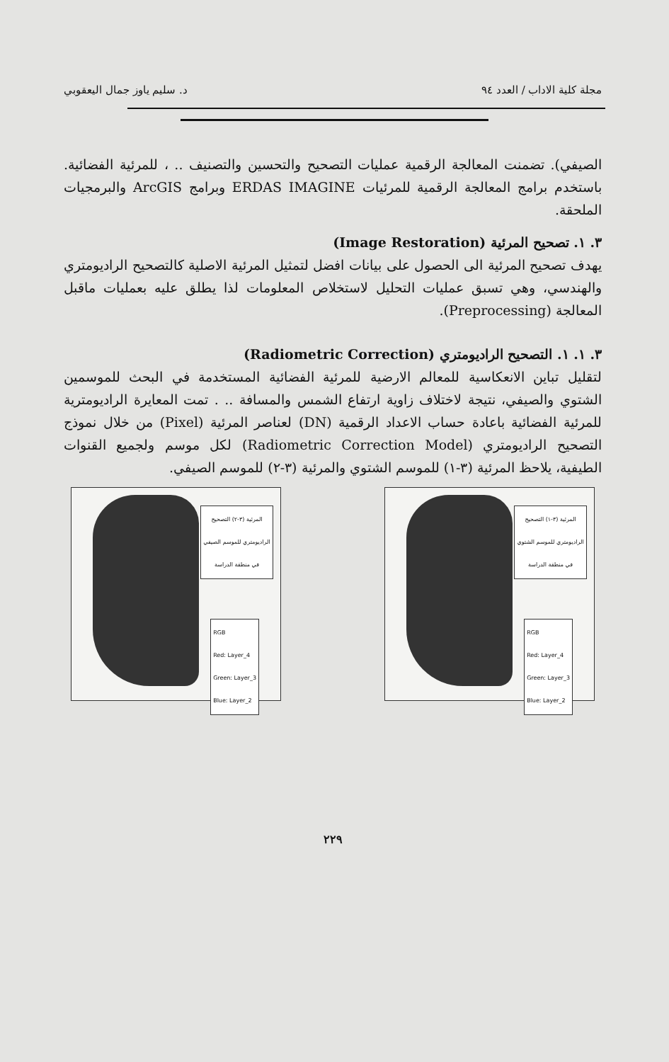مجلة كلية الاداب / العدد ٩٤ د. سليم ياوز جمال اليعقوبي
الصيفي). تضمنت المعالجة الرقمية عمليات التصحيح والتحسين والتصنيف .. ، للمرئية الفضائية. باستخدم برامج المعالجة الرقمية للمرئيات ERDAS IMAGINE وبرامج ArcGIS والبرمجيات الملحقة.
٣. ١. تصحيح المرئية (Image Restoration)
يهدف تصحيح المرئية الى الحصول على بيانات افضل لتمثيل المرئية الاصلية كالتصحيح الراديومتري والهندسي، وهي تسبق عمليات التحليل لاستخلاص المعلومات لذا يطلق عليه بعمليات ماقبل المعالجة (Preprocessing).
٣. ١. ١. التصحيح الراديومتري (Radiometric Correction)
لتقليل تباين الانعكاسية للمعالم الارضية للمرئية الفضائية المستخدمة في البحث للموسمين الشتوي والصيفي، نتيجة لاختلاف زاوية ارتفاع الشمس والمسافة .. . تمت المعايرة الراديومترية للمرئية الفضائية باعادة حساب الاعداد الرقمية (DN) لعناصر المرئية (Pixel) من خلال نموذج التصحيح الراديومتري (Radiometric Correction Model) لكل موسم ولجميع القنوات الطيفية، يلاحظ المرئية (٣-١) للموسم الشتوي والمرئية (٣-٢) للموسم الصيفي.
المرئية (٣-٢) التصحيح الراديومتري للموسم الصيفي في منطقة الدراسة
RGB
Red: Layer_4
Green: Layer_3
Blue: Layer_2
المرئية (٣-١) التصحيح الراديومتري للموسم الشتوي في منطقة الدراسة
RGB
Red: Layer_4
Green: Layer_3
Blue: Layer_2
٢٢٩